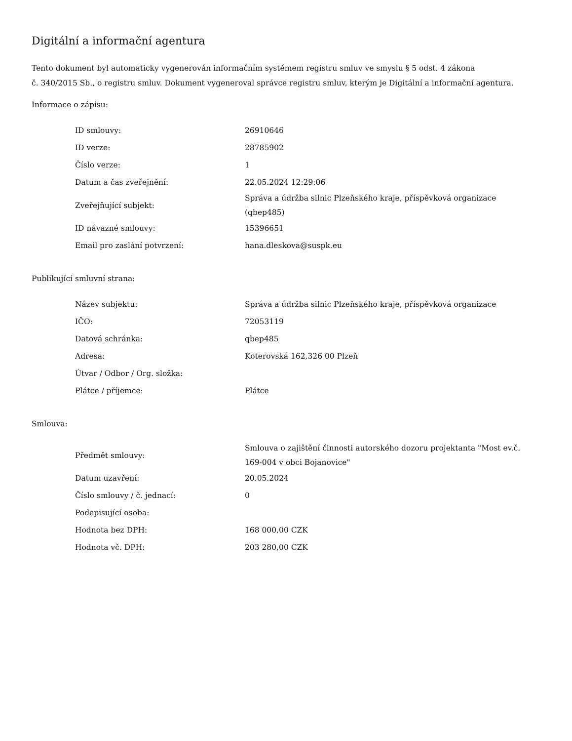Digitální a informační agentura
Tento dokument byl automaticky vygenerován informačním systémem registru smluv ve smyslu § 5 odst. 4 zákona
č. 340/2015 Sb., o registru smluv. Dokument vygeneroval správce registru smluv, kterým je Digitální a informační agentura.
Informace o zápisu:
| ID smlouvy: | 26910646 |
| ID verze: | 28785902 |
| Číslo verze: | 1 |
| Datum a čas zveřejnění: | 22.05.2024 12:29:06 |
| Zveřejňující subjekt: | Správa a údržba silnic Plzeňského kraje, příspěvková organizace (qbep485) |
| ID návazné smlouvy: | 15396651 |
| Email pro zaslání potvrzení: | hana.dleskova@suspk.eu |
Publikující smluvní strana:
| Název subjektu: | Správa a údržba silnic Plzeňského kraje, příspěvková organizace |
| IČO: | 72053119 |
| Datová schránka: | qbep485 |
| Adresa: | Koterovská 162,326 00 Plzeň |
| Útvar / Odbor / Org. složka: | |
| Plátce / příjemce: | Plátce |
Smlouva:
| Předmět smlouvy: | Smlouva o zajištění činnosti autorského dozoru projektanta "Most ev.č. 169-004 v obci Bojanovice" |
| Datum uzavření: | 20.05.2024 |
| Číslo smlouvy / č. jednací: | 0 |
| Podepisující osoba: | |
| Hodnota bez DPH: | 168 000,00 CZK |
| Hodnota vč. DPH: | 203 280,00 CZK |